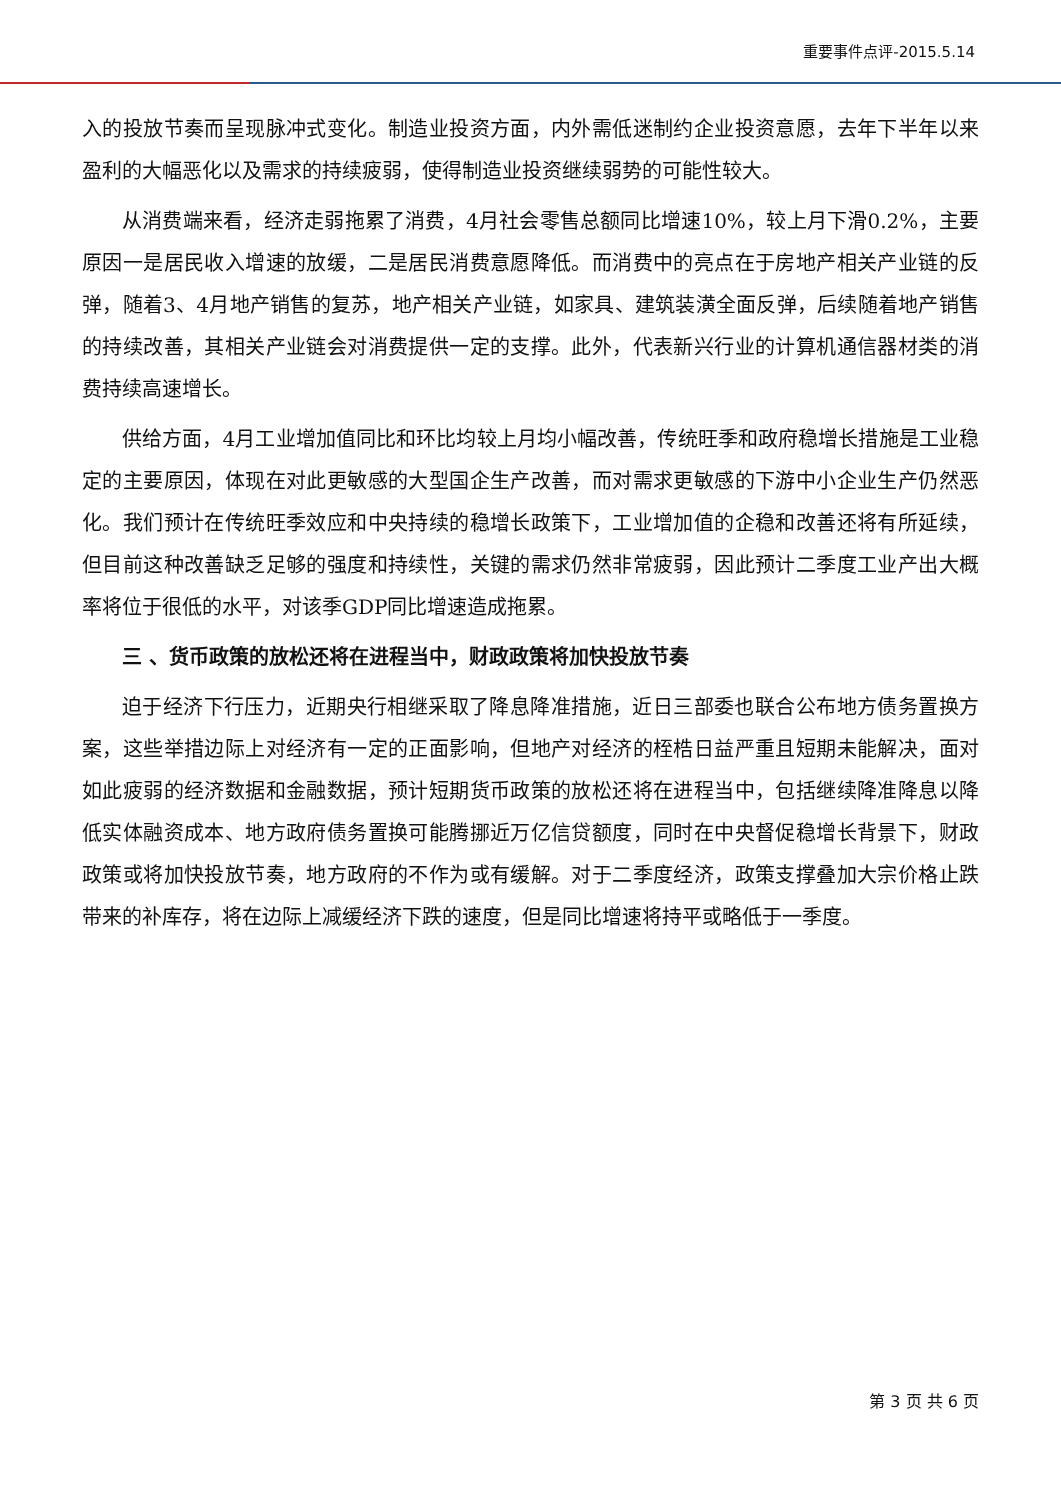重要事件点评-2015.5.14
入的投放节奏而呈现脉冲式变化。制造业投资方面，内外需低迷制约企业投资意愿，去年下半年以来盈利的大幅恶化以及需求的持续疲弱，使得制造业投资继续弱势的可能性较大。
从消费端来看，经济走弱拖累了消费，4月社会零售总额同比增速10%，较上月下滑0.2%，主要原因一是居民收入增速的放缓，二是居民消费意愿降低。而消费中的亮点在于房地产相关产业链的反弹，随着3、4月地产销售的复苏，地产相关产业链，如家具、建筑装潢全面反弹，后续随着地产销售的持续改善，其相关产业链会对消费提供一定的支撑。此外，代表新兴行业的计算机通信器材类的消费持续高速增长。
供给方面，4月工业增加值同比和环比均较上月均小幅改善，传统旺季和政府稳增长措施是工业稳定的主要原因，体现在对此更敏感的大型国企生产改善，而对需求更敏感的下游中小企业生产仍然恶化。我们预计在传统旺季效应和中央持续的稳增长政策下，工业增加值的企稳和改善还将有所延续，但目前这种改善缺乏足够的强度和持续性，关键的需求仍然非常疲弱，因此预计二季度工业产出大概率将位于很低的水平，对该季GDP同比增速造成拖累。
三 、货币政策的放松还将在进程当中，财政政策将加快投放节奏
迫于经济下行压力，近期央行相继采取了降息降准措施，近日三部委也联合公布地方债务置换方案，这些举措边际上对经济有一定的正面影响，但地产对经济的桎梏日益严重且短期未能解决，面对如此疲弱的经济数据和金融数据，预计短期货币政策的放松还将在进程当中，包括继续降准降息以降低实体融资成本、地方政府债务置换可能腾挪近万亿信贷额度，同时在中央督促稳增长背景下，财政政策或将加快投放节奏，地方政府的不作为或有缓解。对于二季度经济，政策支撑叠加大宗价格止跌带来的补库存，将在边际上减缓经济下跌的速度，但是同比增速将持平或略低于一季度。
第 3 页 共 6 页